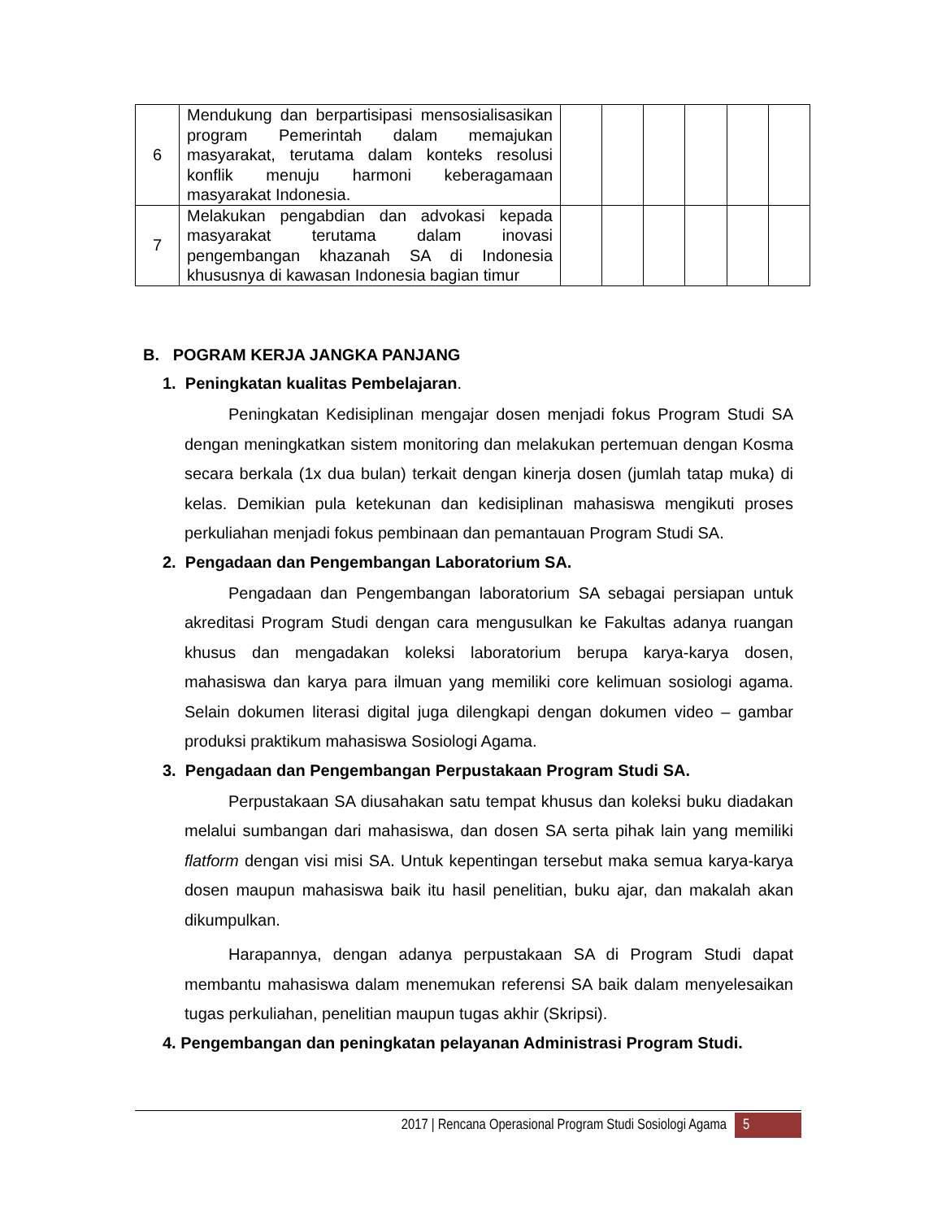| 6 | Mendukung dan berpartisipasi mensosialisasikan program Pemerintah dalam memajukan masyarakat, terutama dalam konteks resolusi konflik menuju harmoni keberagamaan masyarakat Indonesia. | | | | | | |
| 7 | Melakukan pengabdian dan advokasi kepada masyarakat terutama dalam inovasi pengembangan khazanah SA di Indonesia khususnya di kawasan Indonesia bagian timur | | | | | | |
B. POGRAM KERJA JANGKA PANJANG
1. Peningkatan kualitas Pembelajaran.
Peningkatan Kedisiplinan mengajar dosen menjadi fokus Program Studi SA dengan meningkatkan sistem monitoring dan melakukan pertemuan dengan Kosma secara berkala (1x dua bulan) terkait dengan kinerja dosen (jumlah tatap muka) di kelas. Demikian pula ketekunan dan kedisiplinan mahasiswa mengikuti proses perkuliahan menjadi fokus pembinaan dan pemantauan Program Studi SA.
2. Pengadaan dan Pengembangan Laboratorium SA.
Pengadaan dan Pengembangan laboratorium SA sebagai persiapan untuk akreditasi Program Studi dengan cara mengusulkan ke Fakultas adanya ruangan khusus dan mengadakan koleksi laboratorium berupa karya-karya dosen, mahasiswa dan karya para ilmuan yang memiliki core kelimuan sosiologi agama. Selain dokumen literasi digital juga dilengkapi dengan dokumen video – gambar produksi praktikum mahasiswa Sosiologi Agama.
3. Pengadaan dan Pengembangan Perpustakaan Program Studi SA.
Perpustakaan SA diusahakan satu tempat khusus dan koleksi buku diadakan melalui sumbangan dari mahasiswa, dan dosen SA serta pihak lain yang memiliki flatform dengan visi misi SA. Untuk kepentingan tersebut maka semua karya-karya dosen maupun mahasiswa baik itu hasil penelitian, buku ajar, dan makalah akan dikumpulkan.
Harapannya, dengan adanya perpustakaan SA di Program Studi dapat membantu mahasiswa dalam menemukan referensi SA baik dalam menyelesaikan tugas perkuliahan, penelitian maupun tugas akhir (Skripsi).
4. Pengembangan dan peningkatan pelayanan Administrasi Program Studi.
2017 | Rencana Operasional Program Studi Sosiologi Agama 5